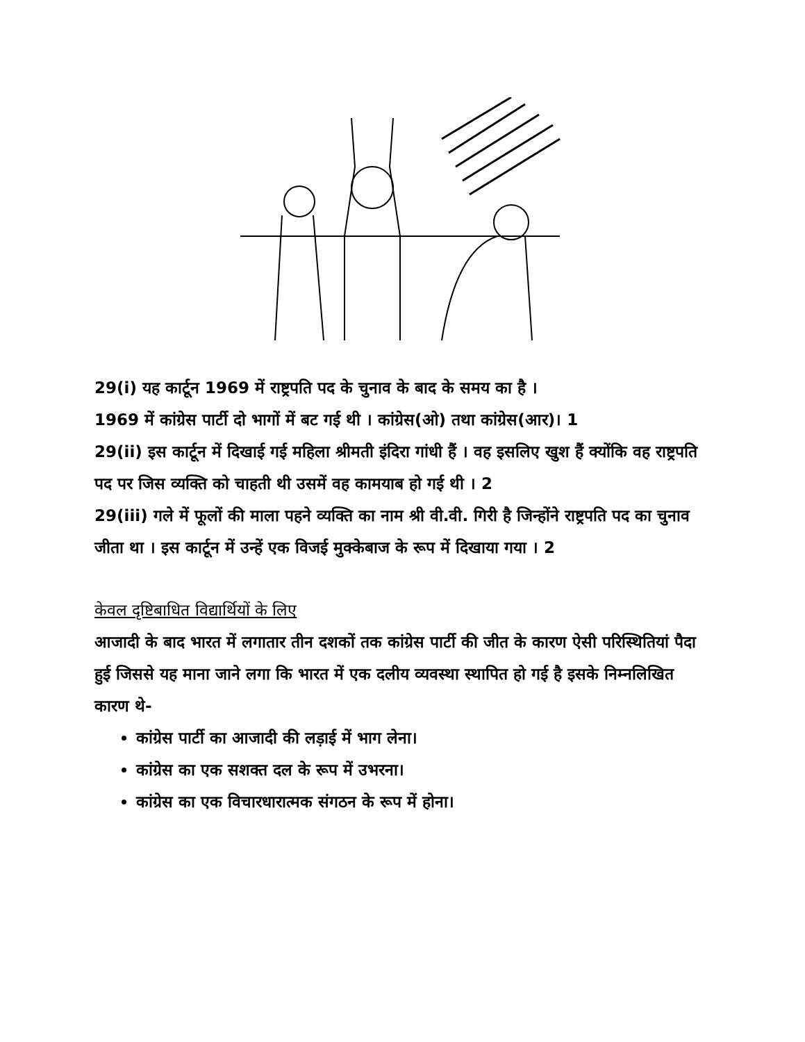29(i) यह कार्टून 1969 में राष्ट्रपति पद के चुनाव के बाद के समय का है ।
1969 में कांग्रेस पार्टी दो भागों में बट गई थी । कांग्रेस(ओ) तथा कांग्रेस(आर)। 1
29(ii) इस कार्टून में दिखाई गई महिला श्रीमती इंदिरा गांधी हैं । वह इसलिए खुश हैं क्योंकि वह राष्ट्रपति पद पर जिस व्यक्ति को चाहती थी उसमें वह कामयाब हो गई थी । 2
29(iii) गले में फूलों की माला पहने व्यक्ति का नाम श्री वी.वी. गिरी है जिन्होंने राष्ट्रपति पद का चुनाव जीता था । इस कार्टून में उन्हें एक विजई मुक्केबाज के रूप में दिखाया गया । 2
केवल दृष्टिबाधित विद्यार्थियों के लिए
आजादी के बाद भारत में लगातार तीन दशकों तक कांग्रेस पार्टी की जीत के कारण ऐसी परिस्थितियां पैदा हुई जिससे यह माना जाने लगा कि भारत में एक दलीय व्यवस्था स्थापित हो गई है इसके निम्नलिखित कारण थे-
कांग्रेस पार्टी का आजादी की लड़ाई में भाग लेना।
कांग्रेस का एक सशक्त दल के रूप में उभरना।
कांग्रेस का एक विचारधारात्मक संगठन के रूप में होना।